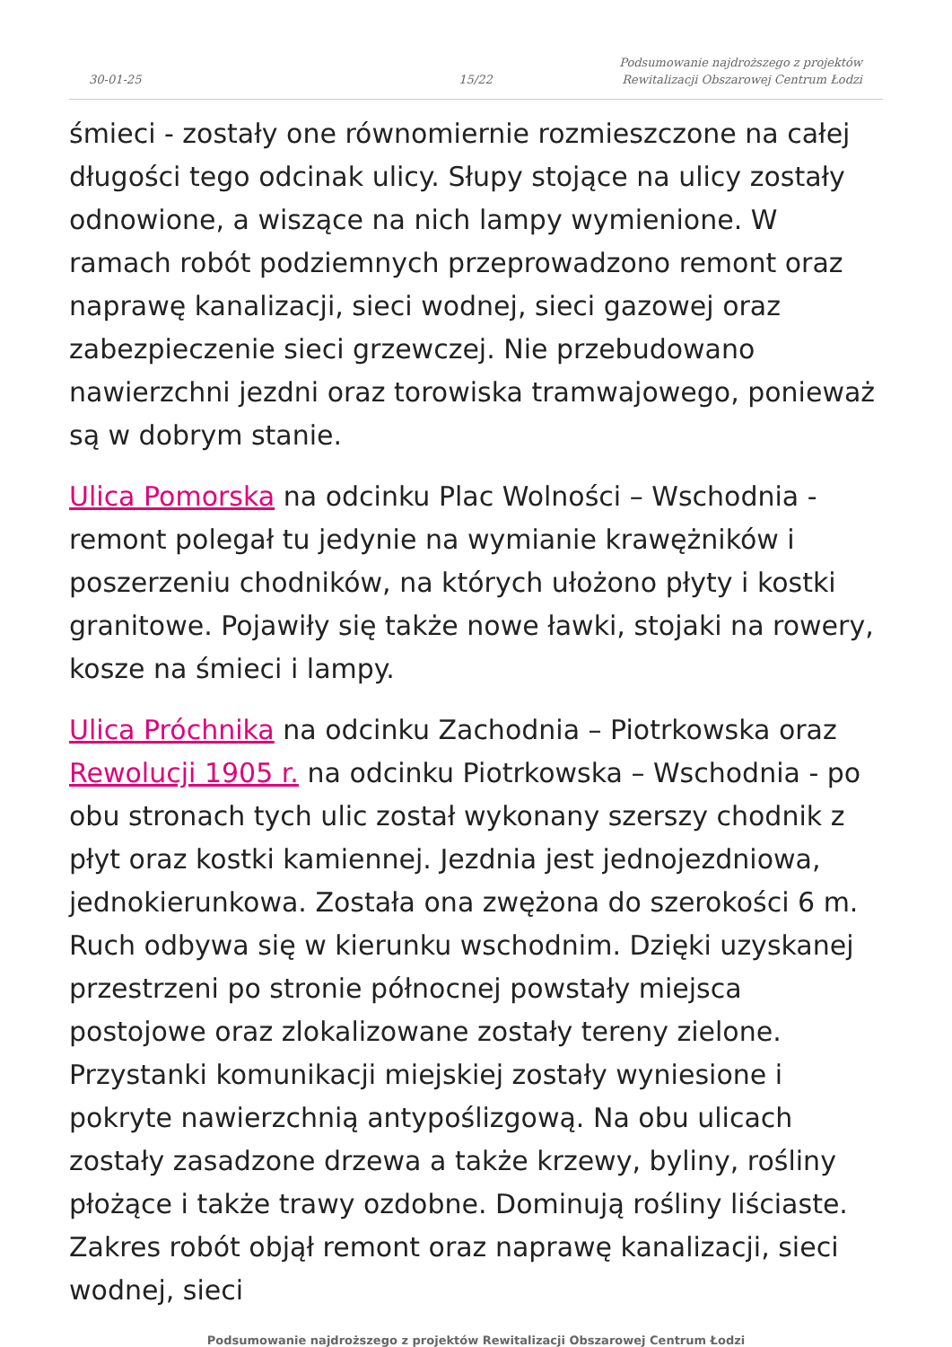30-01-25
15/22
Podsumowanie najdroższego z projektów Rewitalizacji Obszarowej Centrum Łodzi
śmieci - zostały one równomiernie rozmieszczone na całej długości tego odcinak ulicy. Słupy stojące na ulicy zostały odnowione, a wiszące na nich lampy wymienione. W ramach robót podziemnych przeprowadzono remont oraz naprawę kanalizacji, sieci wodnej, sieci gazowej oraz zabezpieczenie sieci grzewczej. Nie przebudowano nawierzchni jezdni oraz torowiska tramwajowego, ponieważ są w dobrym stanie.
Ulica Pomorska na odcinku Plac Wolności – Wschodnia - remont polegał tu jedynie na wymianie krawężników i poszerzeniu chodników, na których ułożono płyty i kostki granitowe. Pojawiły się także nowe ławki, stojaki na rowery, kosze na śmieci i lampy.
Ulica Próchnika na odcinku Zachodnia – Piotrkowska oraz Rewolucji 1905 r. na odcinku Piotrkowska – Wschodnia - po obu stronach tych ulic został wykonany szerszy chodnik z płyt oraz kostki kamiennej. Jezdnia jest jednojezdniowa, jednokierunkowa. Została ona zwężona do szerokości 6 m. Ruch odbywa się w kierunku wschodnim. Dzięki uzyskanej przestrzeni po stronie północnej powstały miejsca postojowe oraz zlokalizowane zostały tereny zielone. Przystanki komunikacji miejskiej zostały wyniesione i pokryte nawierzchnią antypoślizgową. Na obu ulicach zostały zasadzone drzewa a także krzewy, byliny, rośliny płożące i także trawy ozdobne. Dominują rośliny liściaste. Zakres robót objął remont oraz naprawę kanalizacji, sieci wodnej, sieci
Podsumowanie najdroższego z projektów Rewitalizacji Obszarowej Centrum Łodzi